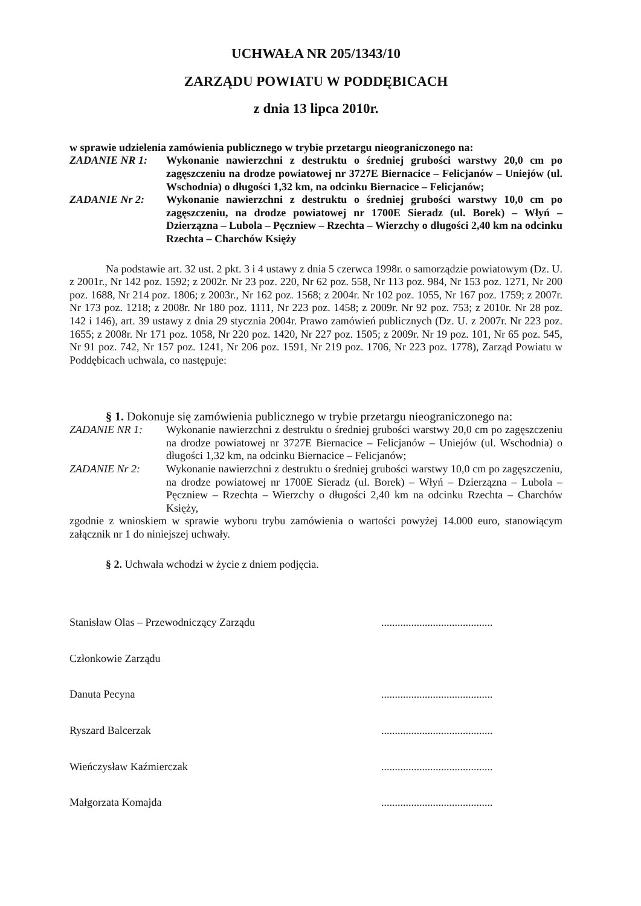UCHWAŁA NR 205/1343/10
ZARZĄDU POWIATU W PODDĘBICACH
z dnia 13 lipca 2010r.
w sprawie udzielenia zamówienia publicznego w trybie przetargu nieograniczonego na:
ZADANIE NR 1: Wykonanie nawierzchni z destruktu o średniej grubości warstwy 20,0 cm po zagęszczeniu na drodze powiatowej nr 3727E Biernacice – Felicjanów – Uniejów (ul. Wschodnia) o długości 1,32 km, na odcinku Biernacice – Felicjanów;
ZADANIE Nr 2: Wykonanie nawierzchni z destruktu o średniej grubości warstwy 10,0 cm po zagęszczeniu, na drodze powiatowej nr 1700E Sieradz (ul. Borek) – Włyń – Dzierzązna – Lubola – Pęczniew – Rzechta – Wierzchy o długości 2,40 km na odcinku Rzechta – Charchów Księży
Na podstawie art. 32 ust. 2 pkt. 3 i 4 ustawy z dnia 5 czerwca 1998r. o samorządzie powiatowym (Dz. U. z 2001r., Nr 142 poz. 1592; z 2002r. Nr 23 poz. 220, Nr 62 poz. 558, Nr 113 poz. 984, Nr 153 poz. 1271, Nr 200 poz. 1688, Nr 214 poz. 1806; z 2003r., Nr 162 poz. 1568; z 2004r. Nr 102 poz. 1055, Nr 167 poz. 1759; z 2007r. Nr 173 poz. 1218; z 2008r. Nr 180 poz. 1111, Nr 223 poz. 1458; z 2009r. Nr 92 poz. 753; z 2010r. Nr 28 poz. 142 i 146), art. 39 ustawy z dnia 29 stycznia 2004r. Prawo zamówień publicznych (Dz. U. z 2007r. Nr 223 poz. 1655; z 2008r. Nr 171 poz. 1058, Nr 220 poz. 1420, Nr 227 poz. 1505; z 2009r. Nr 19 poz. 101, Nr 65 poz. 545, Nr 91 poz. 742, Nr 157 poz. 1241, Nr 206 poz. 1591, Nr 219 poz. 1706, Nr 223 poz. 1778), Zarząd Powiatu w Poddębicach uchwala, co następuje:
§ 1. Dokonuje się zamówienia publicznego w trybie przetargu nieograniczonego na:
ZADANIE NR 1: Wykonanie nawierzchni z destruktu o średniej grubości warstwy 20,0 cm po zagęszczeniu na drodze powiatowej nr 3727E Biernacice – Felicjanów – Uniejów (ul. Wschodnia) o długości 1,32 km, na odcinku Biernacice – Felicjanów;
ZADANIE Nr 2: Wykonanie nawierzchni z destruktu o średniej grubości warstwy 10,0 cm po zagęszczeniu, na drodze powiatowej nr 1700E Sieradz (ul. Borek) – Włyń – Dzierzązna – Lubola – Pęczniew – Rzechta – Wierzchy o długości 2,40 km na odcinku Rzechta – Charchów Księży,
zgodnie z wnioskiem w sprawie wyboru trybu zamówienia o wartości powyżej 14.000 euro, stanowiącym załącznik nr 1 do niniejszej uchwały.
§ 2. Uchwała wchodzi w życie z dniem podjęcia.
Stanisław Olas – Przewodniczący Zarządu.........................................
Członkowie Zarządu
Danuta Pecyna.........................................
Ryszard Balcerzak.........................................
Wieńczysław Kaźmierczak.........................................
Małgorzata Komajda.........................................